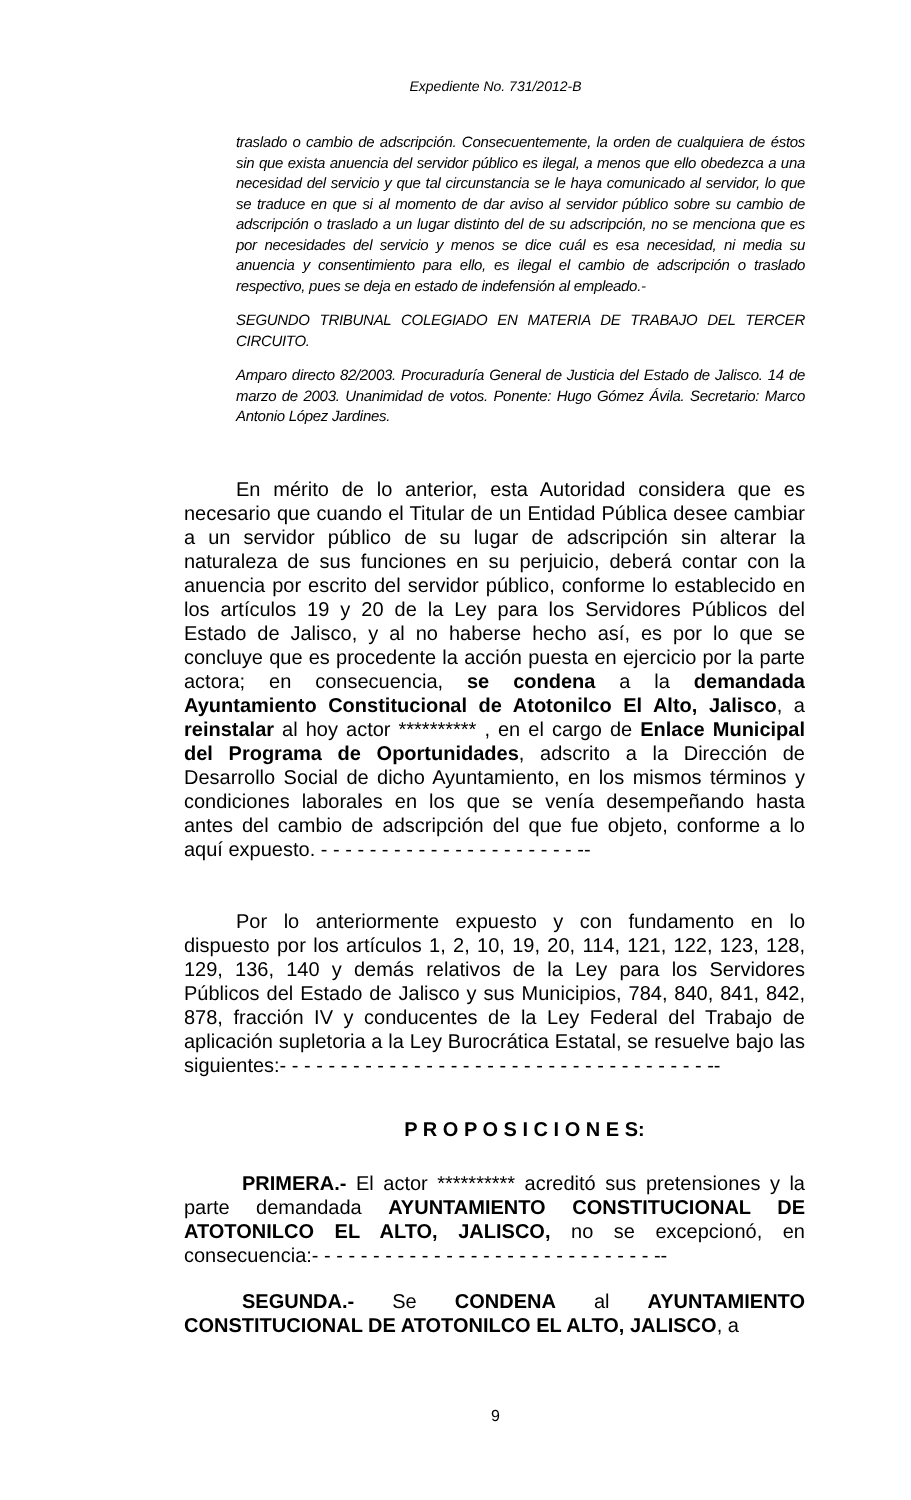Expediente No. 731/2012-B
traslado o cambio de adscripción. Consecuentemente, la orden de cualquiera de éstos sin que exista anuencia del servidor público es ilegal, a menos que ello obedezca a una necesidad del servicio y que tal circunstancia se le haya comunicado al servidor, lo que se traduce en que si al momento de dar aviso al servidor público sobre su cambio de adscripción o traslado a un lugar distinto del de su adscripción, no se menciona que es por necesidades del servicio y menos se dice cuál es esa necesidad, ni media su anuencia y consentimiento para ello, es ilegal el cambio de adscripción o traslado respectivo, pues se deja en estado de indefensión al empleado.-
SEGUNDO TRIBUNAL COLEGIADO EN MATERIA DE TRABAJO DEL TERCER CIRCUITO.
Amparo directo 82/2003. Procuraduría General de Justicia del Estado de Jalisco. 14 de marzo de 2003. Unanimidad de votos. Ponente: Hugo Gómez Ávila. Secretario: Marco Antonio López Jardines.
En mérito de lo anterior, esta Autoridad considera que es necesario que cuando el Titular de un Entidad Pública desee cambiar a un servidor público de su lugar de adscripción sin alterar la naturaleza de sus funciones en su perjuicio, deberá contar con la anuencia por escrito del servidor público, conforme lo establecido en los artículos 19 y 20 de la Ley para los Servidores Públicos del Estado de Jalisco, y al no haberse hecho así, es por lo que se concluye que es procedente la acción puesta en ejercicio por la parte actora; en consecuencia, se condena a la demandada Ayuntamiento Constitucional de Atotonilco El Alto, Jalisco, a reinstalar al hoy actor ********** , en el cargo de Enlace Municipal del Programa de Oportunidades, adscrito a la Dirección de Desarrollo Social de dicho Ayuntamiento, en los mismos términos y condiciones laborales en los que se venía desempeñando hasta antes del cambio de adscripción del que fue objeto, conforme a lo aquí expuesto. - - - - - - - - - - - - - - - - - - - - - --
Por lo anteriormente expuesto y con fundamento en lo dispuesto por los artículos 1, 2, 10, 19, 20, 114, 121, 122, 123, 128, 129, 136, 140 y demás relativos de la Ley para los Servidores Públicos del Estado de Jalisco y sus Municipios, 784, 840, 841, 842, 878, fracción IV y conducentes de la Ley Federal del Trabajo de aplicación supletoria a la Ley Burocrática Estatal, se resuelve bajo las siguientes:- - - - - - - - - - - - - - - - - - - - - - - - - - - - - - - - - - - --
P R O P O S I C I O N E S:
PRIMERA.- El actor ********** acreditó sus pretensiones y la parte demandada AYUNTAMIENTO CONSTITUCIONAL DE ATOTONILCO EL ALTO, JALISCO, no se excepcionó, en consecuencia:- - - - - - - - - - - - - - - - - - - - - - - - - - - - --
SEGUNDA.- Se CONDENA al AYUNTAMIENTO CONSTITUCIONAL DE ATOTONILCO EL ALTO, JALISCO, a
9